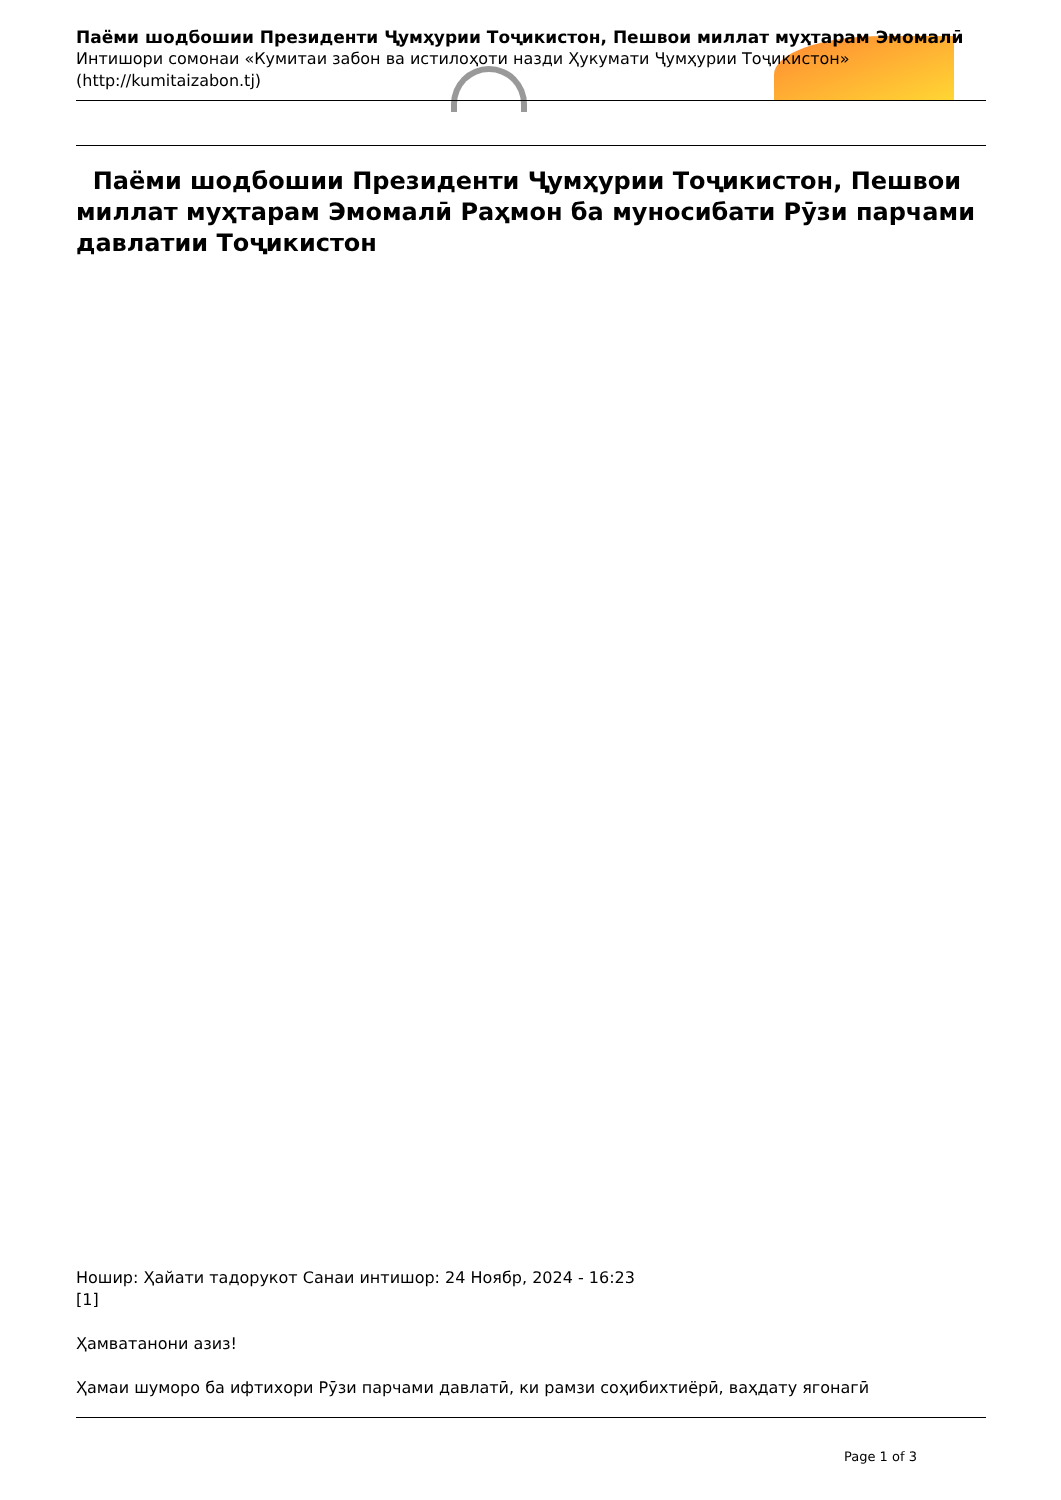Паёми шодбошии Президенти Ҷумҳурии Тоҷикистон, Пешвои миллат муҳтарам Эмомалӣ
Интишори сомонаи «Кумитаи забон ва истилоҳоти назди Ҳукумати Ҷумҳурии Тоҷикистон» (http://kumitaizabon.tj)
Паёми шодбошии Президенти Ҷумҳурии Тоҷикистон, Пешвои миллат муҳтарам Эмомалӣ Раҳмон ба муносибати Рӯзи парчами давлатии Тоҷикистон
Ношир: Ҳайати тадорукот Санаи интишор: 24 Ноябр, 2024 - 16:23
[1]
Ҳамватанони азиз!
Ҳамаи шуморо ба ифтихори Рӯзи парчами давлатӣ, ки рамзи соҳибихтиёрӣ, ваҳдату ягонагӣ
Page 1 of 3